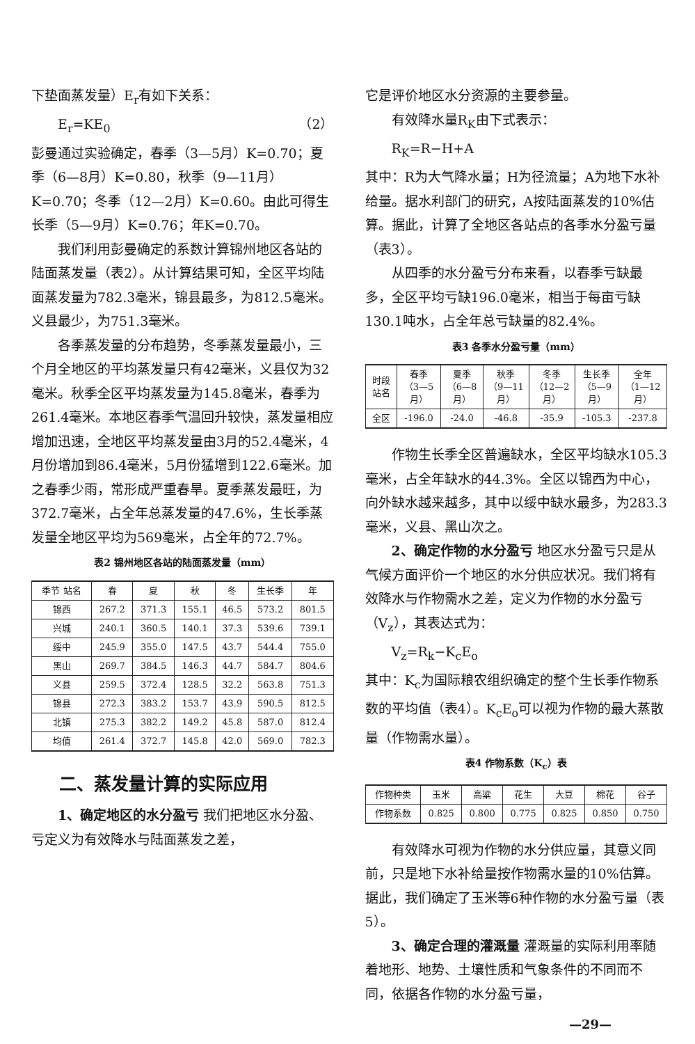下垫面蒸发量）E<sub>r</sub>有如下关系：
E<sub>r</sub>=KE<sub>0</sub> （2）
彭曼通过实验确定，春季（3—5月）K=0.70；夏季（6—8月）K=0.80，秋季（9—11月）K=0.70；冬季（12—2月）K=0.60。由此可得生长季（5—9月）K=0.76；年K=0.70。
我们利用彭曼确定的系数计算锦州地区各站的陆面蒸发量（表2）。从计算结果可知，全区平均陆面蒸发量为782.3毫米，锦县最多，为812.5毫米。义县最少，为751.3毫米。
各季蒸发量的分布趋势，冬季蒸发量最小，三个月全地区的平均蒸发量只有42毫米，义县仅为32毫米。秋季全区平均蒸发量为145.8毫米，春季为261.4毫米。本地区春季气温回升较快，蒸发量相应增加迅速，全地区平均蒸发量由3月的52.4毫米，4月份增加到86.4毫米，5月份猛增到122.6毫米。加之春季少雨，常形成严重春旱。夏季蒸发最旺，为372.7毫米，占全年总蒸发量的47.6%，生长季蒸发量全地区平均为569毫米，占全年的72.7%。
表2 锦州地区各站的陆面蒸发量（mm）
| 季节 站名 | 春 | 夏 | 秋 | 冬 | 生长季 | 年 |
| --- | --- | --- | --- | --- | --- | --- |
| 锦西 | 267.2 | 371.3 | 155.1 | 46.5 | 573.2 | 801.5 |
| 兴城 | 240.1 | 360.5 | 140.1 | 37.3 | 539.6 | 739.1 |
| 绥中 | 245.9 | 355.0 | 147.5 | 43.7 | 544.4 | 755.0 |
| 黑山 | 269.7 | 384.5 | 146.3 | 44.7 | 584.7 | 804.6 |
| 义县 | 259.5 | 372.4 | 128.5 | 32.2 | 563.8 | 751.3 |
| 锦县 | 272.3 | 383.2 | 153.7 | 43.9 | 590.5 | 812.5 |
| 北镇 | 275.3 | 382.2 | 149.2 | 45.8 | 587.0 | 812.4 |
| 均值 | 261.4 | 372.7 | 145.8 | 42.0 | 569.0 | 782.3 |
二、蒸发量计算的实际应用
1、确定地区的水分盈亏 我们把地区水分盈、亏定义为有效降水与陆面蒸发之差，
它是评价地区水分资源的主要参量。
有效降水量R<sub>K</sub>由下式表示：
R<sub>K</sub>=R−H+A
其中：R为大气降水量；H为径流量；A为地下水补给量。据水利部门的研究，A按陆面蒸发的10%估算。据此，计算了全地区各站点的各季水分盈亏量（表3）。
从四季的水分盈亏分布来看，以春季亏缺最多，全区平均亏缺196.0毫米，相当于每亩亏缺130.1吨水，占全年总亏缺量的82.4%。
表3 各季水分盈亏量（mm）
| 时段 站名 | 春季 （3—5月） | 夏季 （6—8月） | 秋季 （9—11月） | 冬季 （12—2月） | 生长季 （5—9月） | 全年 （1—12月） |
| --- | --- | --- | --- | --- | --- | --- |
| 全区 | -196.0 | -24.0 | -46.8 | -35.9 | -105.3 | -237.8 |
作物生长季全区普遍缺水，全区平均缺水105.3毫米，占全年缺水的44.3%。全区以锦西为中心，向外缺水越来越多，其中以绥中缺水最多，为283.3毫米，义县、黑山次之。
2、确定作物的水分盈亏 地区水分盈亏只是从气候方面评价一个地区的水分供应状况。我们将有效降水与作物需水之差，定义为作物的水分盈亏（V<sub>z</sub>），其表达式为：
V<sub>z</sub>=R<sub>k</sub>−K<sub>c</sub>E<sub>o</sub>
其中：K<sub>c</sub>为国际粮农组织确定的整个生长季作物系数的平均值（表4）。K<sub>c</sub>E<sub>o</sub>可以视为作物的最大蒸散量（作物需水量）。
表4 作物系数（K<sub>c</sub>）表
| 作物种类 | 玉米 | 高粱 | 花生 | 大豆 | 棉花 | 谷子 |
| --- | --- | --- | --- | --- | --- | --- |
| 作物系数 | 0.825 | 0.800 | 0.775 | 0.825 | 0.850 | 0.750 |
有效降水可视为作物的水分供应量，其意义同前，只是地下水补给量按作物需水量的10%估算。据此，我们确定了玉米等6种作物的水分盈亏量（表5）。
3、确定合理的灌溉量 灌溉量的实际利用率随着地形、地势、土壤性质和气象条件的不同而不同，依据各作物的水分盈亏量，
—29—